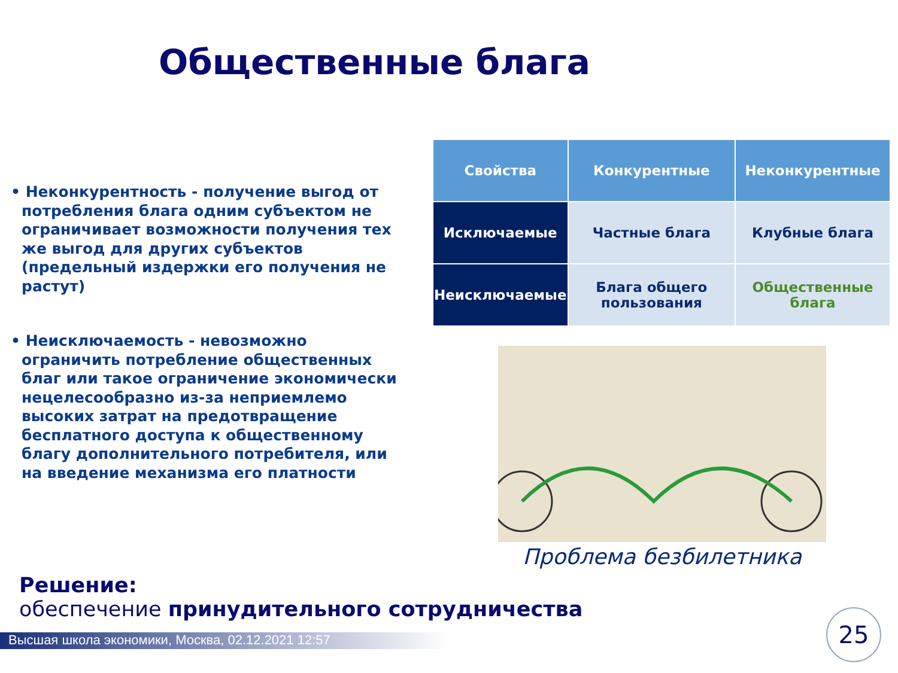Общественные блага
• Неконкурентность - получение выгод от потребления блага одним субъектом не ограничивает возможности получения тех же выгод для других субъектов (предельный издержки его получения не растут)
• Неисключаемость - невозможно ограничить потребление общественных благ или такое ограничение экономически нецелесообразно из-за неприемлемо высоких затрат на предотвращение бесплатного доступа к общественному благу дополнительного потребителя, или на введение механизма его платности
| Свойства | Конкурентные | Неконкурентные |
| --- | --- | --- |
| Исключаемые | Частные блага | Клубные блага |
| Неисключаемые | Блага общего пользования | Общественные блага |
Проблема безбилетника
Решение:
обеспечение принудительного сотрудничества
Высшая школа экономики, Москва, 02.12.2021 12:57
25